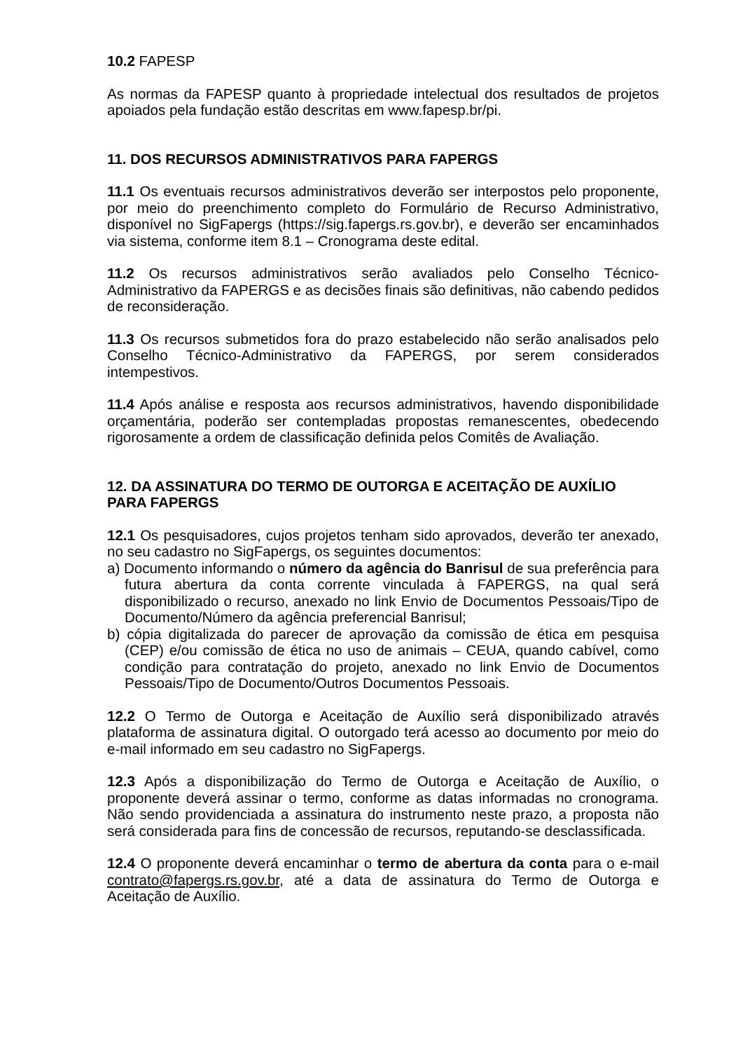10.2 FAPESP
As normas da FAPESP quanto à propriedade intelectual dos resultados de projetos apoiados pela fundação estão descritas em www.fapesp.br/pi.
11. DOS RECURSOS ADMINISTRATIVOS PARA FAPERGS
11.1 Os eventuais recursos administrativos deverão ser interpostos pelo proponente, por meio do preenchimento completo do Formulário de Recurso Administrativo, disponível no SigFapergs (https://sig.fapergs.rs.gov.br), e deverão ser encaminhados via sistema, conforme item 8.1 – Cronograma deste edital.
11.2 Os recursos administrativos serão avaliados pelo Conselho Técnico-Administrativo da FAPERGS e as decisões finais são definitivas, não cabendo pedidos de reconsideração.
11.3 Os recursos submetidos fora do prazo estabelecido não serão analisados pelo Conselho Técnico-Administrativo da FAPERGS, por serem considerados intempestivos.
11.4 Após análise e resposta aos recursos administrativos, havendo disponibilidade orçamentária, poderão ser contempladas propostas remanescentes, obedecendo rigorosamente a ordem de classificação definida pelos Comitês de Avaliação.
12. DA ASSINATURA DO TERMO DE OUTORGA E ACEITAÇÃO DE AUXÍLIO PARA FAPERGS
12.1 Os pesquisadores, cujos projetos tenham sido aprovados, deverão ter anexado, no seu cadastro no SigFapergs, os seguintes documentos:
a) Documento informando o número da agência do Banrisul de sua preferência para futura abertura da conta corrente vinculada à FAPERGS, na qual será disponibilizado o recurso, anexado no link Envio de Documentos Pessoais/Tipo de Documento/Número da agência preferencial Banrisul;
b) cópia digitalizada do parecer de aprovação da comissão de ética em pesquisa (CEP) e/ou comissão de ética no uso de animais – CEUA, quando cabível, como condição para contratação do projeto, anexado no link Envio de Documentos Pessoais/Tipo de Documento/Outros Documentos Pessoais.
12.2 O Termo de Outorga e Aceitação de Auxílio será disponibilizado através plataforma de assinatura digital. O outorgado terá acesso ao documento por meio do e-mail informado em seu cadastro no SigFapergs.
12.3 Após a disponibilização do Termo de Outorga e Aceitação de Auxílio, o proponente deverá assinar o termo, conforme as datas informadas no cronograma. Não sendo providenciada a assinatura do instrumento neste prazo, a proposta não será considerada para fins de concessão de recursos, reputando-se desclassificada.
12.4 O proponente deverá encaminhar o termo de abertura da conta para o e-mail contrato@fapergs.rs.gov.br, até a data de assinatura do Termo de Outorga e Aceitação de Auxílio.